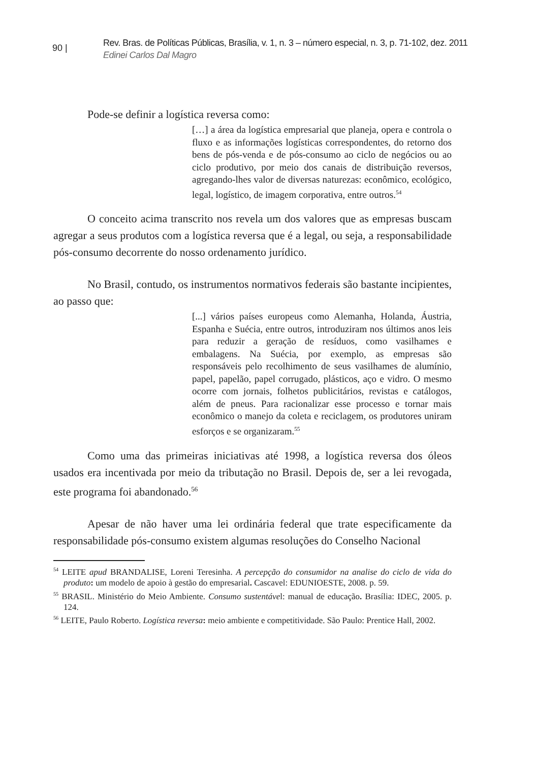90 |
Rev. Bras. de Políticas Públicas, Brasília, v. 1, n. 3 – número especial, n. 3, p. 71-102, dez. 2011
Edinei Carlos Dal Magro
Pode-se definir a logística reversa como:
[…] a área da logística empresarial que planeja, opera e controla o fluxo e as informações logísticas correspondentes, do retorno dos bens de pós-venda e de pós-consumo ao ciclo de negócios ou ao ciclo produtivo, por meio dos canais de distribuição reversos, agregando-lhes valor de diversas naturezas: econômico, ecológico, legal, logístico, de imagem corporativa, entre outros.<sup>54</sup>
O conceito acima transcrito nos revela um dos valores que as empresas buscam agregar a seus produtos com a logística reversa que é a legal, ou seja, a responsabilidade pós-consumo decorrente do nosso ordenamento jurídico.
No Brasil, contudo, os instrumentos normativos federais são bastante incipientes, ao passo que:
[...] vários países europeus como Alemanha, Holanda, Áustria, Espanha e Suécia, entre outros, introduziram nos últimos anos leis para reduzir a geração de resíduos, como vasilhames e embalagens. Na Suécia, por exemplo, as empresas são responsáveis pelo recolhimento de seus vasilhames de alumínio, papel, papelão, papel corrugado, plásticos, aço e vidro. O mesmo ocorre com jornais, folhetos publicitários, revistas e catálogos, além de pneus. Para racionalizar esse processo e tornar mais econômico o manejo da coleta e reciclagem, os produtores uniram esforços e se organizaram.<sup>55</sup>
Como uma das primeiras iniciativas até 1998, a logística reversa dos óleos usados era incentivada por meio da tributação no Brasil. Depois de, ser a lei revogada, este programa foi abandonado.<sup>56</sup>
Apesar de não haver uma lei ordinária federal que trate especificamente da responsabilidade pós-consumo existem algumas resoluções do Conselho Nacional
<sup>54</sup> LEITE apud BRANDALISE, Loreni Teresinha. A percepção do consumidor na analise do ciclo de vida do produto: um modelo de apoio à gestão do empresarial. Cascavel: EDUNIOESTE, 2008. p. 59.
<sup>55</sup> BRASIL. Ministério do Meio Ambiente. Consumo sustentável: manual de educação. Brasília: IDEC, 2005. p. 124.
<sup>56</sup> LEITE, Paulo Roberto. Logística reversa: meio ambiente e competitividade. São Paulo: Prentice Hall, 2002.